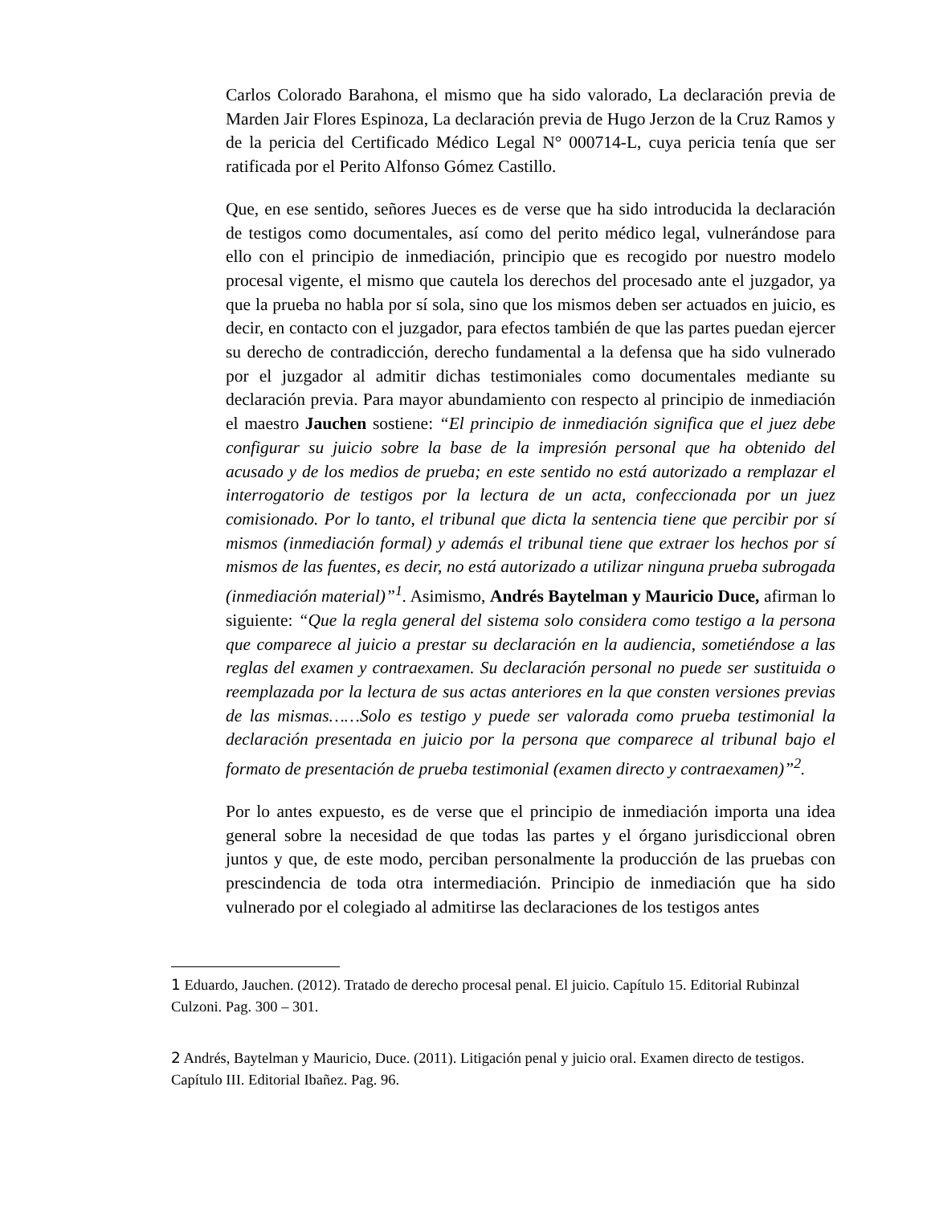Carlos Colorado Barahona, el mismo que ha sido valorado, La declaración previa de Marden Jair Flores Espinoza, La declaración previa de Hugo Jerzon de la Cruz Ramos y de la pericia del Certificado Médico Legal N° 000714-L, cuya pericia tenía que ser ratificada por el Perito Alfonso Gómez Castillo.
Que, en ese sentido, señores Jueces es de verse que ha sido introducida la declaración de testigos como documentales, así como del perito médico legal, vulnerándose para ello con el principio de inmediación, principio que es recogido por nuestro modelo procesal vigente, el mismo que cautela los derechos del procesado ante el juzgador, ya que la prueba no habla por sí sola, sino que los mismos deben ser actuados en juicio, es decir, en contacto con el juzgador, para efectos también de que las partes puedan ejercer su derecho de contradicción, derecho fundamental a la defensa que ha sido vulnerado por el juzgador al admitir dichas testimoniales como documentales mediante su declaración previa. Para mayor abundamiento con respecto al principio de inmediación el maestro Jauchen sostiene: “El principio de inmediación significa que el juez debe configurar su juicio sobre la base de la impresión personal que ha obtenido del acusado y de los medios de prueba; en este sentido no está autorizado a remplazar el interrogatorio de testigos por la lectura de un acta, confeccionada por un juez comisionado. Por lo tanto, el tribunal que dicta la sentencia tiene que percibir por sí mismos (inmediación formal) y además el tribunal tiene que extraer los hechos por sí mismos de las fuentes, es decir, no está autorizado a utilizar ninguna prueba subrogada (inmediación material)”<sup>1</sup>. Asimismo, Andrés Baytelman y Mauricio Duce, afirman lo siguiente: “Que la regla general del sistema solo considera como testigo a la persona que comparece al juicio a prestar su declaración en la audiencia, sometiéndose a las reglas del examen y contraexamen. Su declaración personal no puede ser sustituida o reemplazada por la lectura de sus actas anteriores en la que consten versiones previas de las mismas……Solo es testigo y puede ser valorada como prueba testimonial la declaración presentada en juicio por la persona que comparece al tribunal bajo el formato de presentación de prueba testimonial (examen directo y contraexamen)”<sup>2</sup>.
Por lo antes expuesto, es de verse que el principio de inmediación importa una idea general sobre la necesidad de que todas las partes y el órgano jurisdiccional obren juntos y que, de este modo, perciban personalmente la producción de las pruebas con prescindencia de toda otra intermediación. Principio de inmediación que ha sido vulnerado por el colegiado al admitirse las declaraciones de los testigos antes
1 Eduardo, Jauchen. (2012). Tratado de derecho procesal penal. El juicio. Capítulo 15. Editorial Rubinzal Culzoni. Pag. 300 – 301.
2 Andrés, Baytelman y Mauricio, Duce. (2011). Litigación penal y juicio oral. Examen directo de testigos. Capítulo III. Editorial Ibañez. Pag. 96.